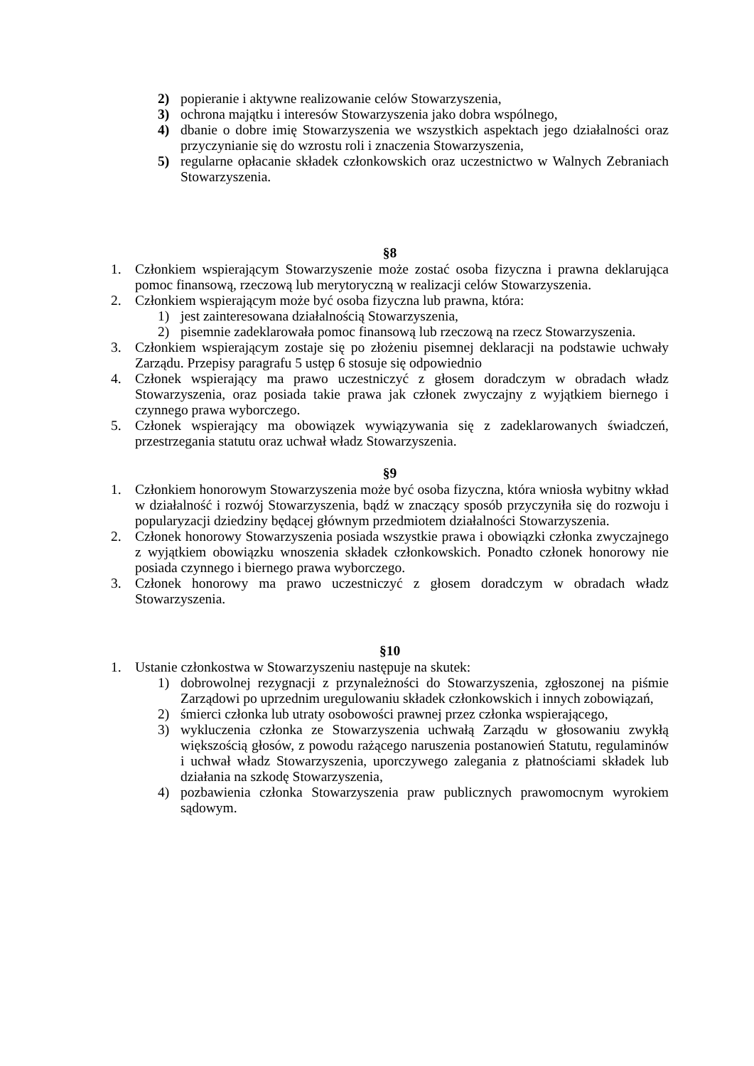2) popieranie i aktywne realizowanie celów Stowarzyszenia,
3) ochrona majątku i interesów Stowarzyszenia jako dobra wspólnego,
4) dbanie o dobre imię Stowarzyszenia we wszystkich aspektach jego działalności oraz przyczynianie się do wzrostu roli i znaczenia Stowarzyszenia,
5) regularne opłacanie składek członkowskich oraz uczestnictwo w Walnych Zebraniach Stowarzyszenia.
§8
1. Członkiem wspierającym Stowarzyszenie może zostać osoba fizyczna i prawna deklarująca pomoc finansową, rzeczową lub merytoryczną w realizacji celów Stowarzyszenia.
2. Członkiem wspierającym może być osoba fizyczna lub prawna, która:
1) jest zainteresowana działalnością Stowarzyszenia,
2) pisemnie zadeklarowała pomoc finansową lub rzeczową na rzecz Stowarzyszenia.
3. Członkiem wspierającym zostaje się po złożeniu pisemnej deklaracji na podstawie uchwały Zarządu. Przepisy paragrafu 5 ustęp 6 stosuje się odpowiednio
4. Członek wspierający ma prawo uczestniczyć z głosem doradczym w obradach władz Stowarzyszenia, oraz posiada takie prawa jak członek zwyczajny z wyjątkiem biernego i czynnego prawa wyborczego.
5. Członek wspierający ma obowiązek wywiązywania się z zadeklarowanych świadczeń, przestrzegania statutu oraz uchwał władz Stowarzyszenia.
§9
1. Członkiem honorowym Stowarzyszenia może być osoba fizyczna, która wniosła wybitny wkład w działalność i rozwój Stowarzyszenia, bądź w znaczący sposób przyczyniła się do rozwoju i popularyzacji dziedziny będącej głównym przedmiotem działalności Stowarzyszenia.
2. Członek honorowy Stowarzyszenia posiada wszystkie prawa i obowiązki członka zwyczajnego z wyjątkiem obowiązku wnoszenia składek członkowskich. Ponadto członek honorowy nie posiada czynnego i biernego prawa wyborczego.
3. Członek honorowy ma prawo uczestniczyć z głosem doradczym w obradach władz Stowarzyszenia.
§10
1. Ustanie członkostwa w Stowarzyszeniu następuje na skutek:
1) dobrowolnej rezygnacji z przynależności do Stowarzyszenia, zgłoszonej na piśmie Zarządowi po uprzednim uregulowaniu składek członkowskich i innych zobowiązań,
2) śmierci członka lub utraty osobowości prawnej przez członka wspierającego,
3) wykluczenia członka ze Stowarzyszenia uchwałą Zarządu w głosowaniu zwykłą większością głosów, z powodu rażącego naruszenia postanowień Statutu, regulaminów i uchwał władz Stowarzyszenia, uporczywego zalegania z płatnościami składek lub działania na szkodę Stowarzyszenia,
4) pozbawienia członka Stowarzyszenia praw publicznych prawomocnym wyrokiem sądowym.